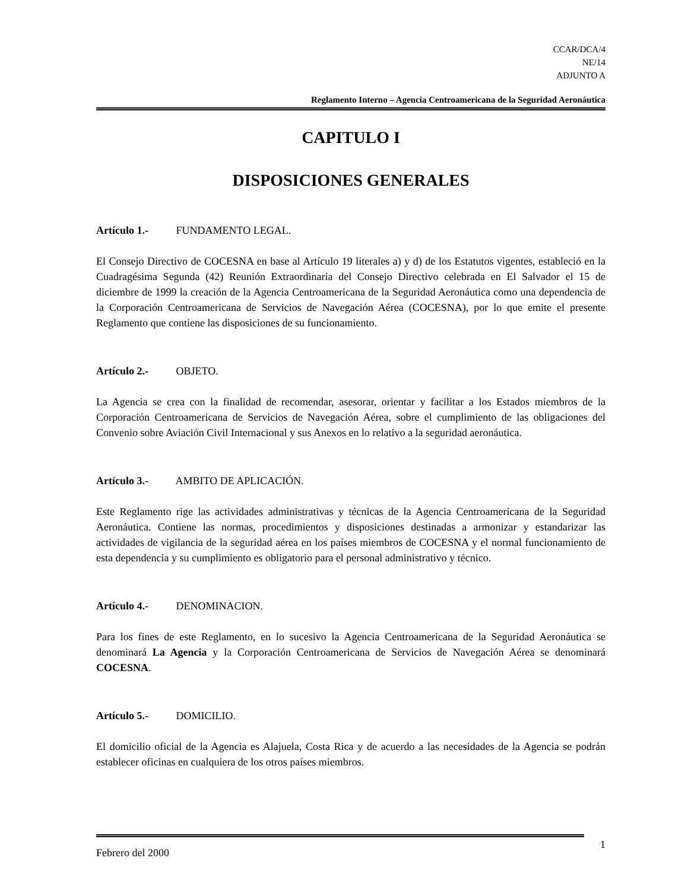CCAR/DCA/4
NE/14
ADJUNTO A
Reglamento Interno – Agencia Centroamericana de la Seguridad Aeronáutica
CAPITULO I
DISPOSICIONES GENERALES
Artículo 1.- FUNDAMENTO LEGAL.
El Consejo Directivo de COCESNA en base al Artículo 19 literales a) y d) de los Estatutos vigentes, estableció en la Cuadragésima Segunda (42) Reunión Extraordinaria del Consejo Directivo celebrada en El Salvador el 15 de diciembre de 1999 la creación de la Agencia Centroamericana de la Seguridad Aeronáutica como una dependencia de la Corporación Centroamericana de Servicios de Navegación Aérea (COCESNA), por lo que emite el presente Reglamento que contiene las disposiciones de su funcionamiento.
Artículo 2.- OBJETO.
La Agencia se crea con la finalidad de recomendar, asesorar, orientar y facilitar a los Estados miembros de la Corporación Centroamericana de Servicios de Navegación Aérea, sobre el cumplimiento de las obligaciones del Convenio sobre Aviación Civil Internacional y sus Anexos en lo relativo a la seguridad aeronáutica.
Artículo 3.- AMBITO DE APLICACIÓN.
Este Reglamento rige las actividades administrativas y técnicas de la Agencia Centroamericana de la Seguridad Aeronáutica. Contiene las normas, procedimientos y disposiciones destinadas a armonizar y estandarizar las actividades de vigilancia de la seguridad aérea en los países miembros de COCESNA y el normal funcionamiento de esta dependencia y su cumplimiento es obligatorio para el personal administrativo y técnico.
Artículo 4.- DENOMINACION.
Para los fines de este Reglamento, en lo sucesivo la Agencia Centroamericana de la Seguridad Aeronáutica se denominará La Agencia y la Corporación Centroamericana de Servicios de Navegación Aérea se denominará COCESNA.
Artículo 5.- DOMICILIO.
El domicilio oficial de la Agencia es Alajuela, Costa Rica y de acuerdo a las necesidades de la Agencia se podrán establecer oficinas en cualquiera de los otros países miembros.
Febrero del 2000 1